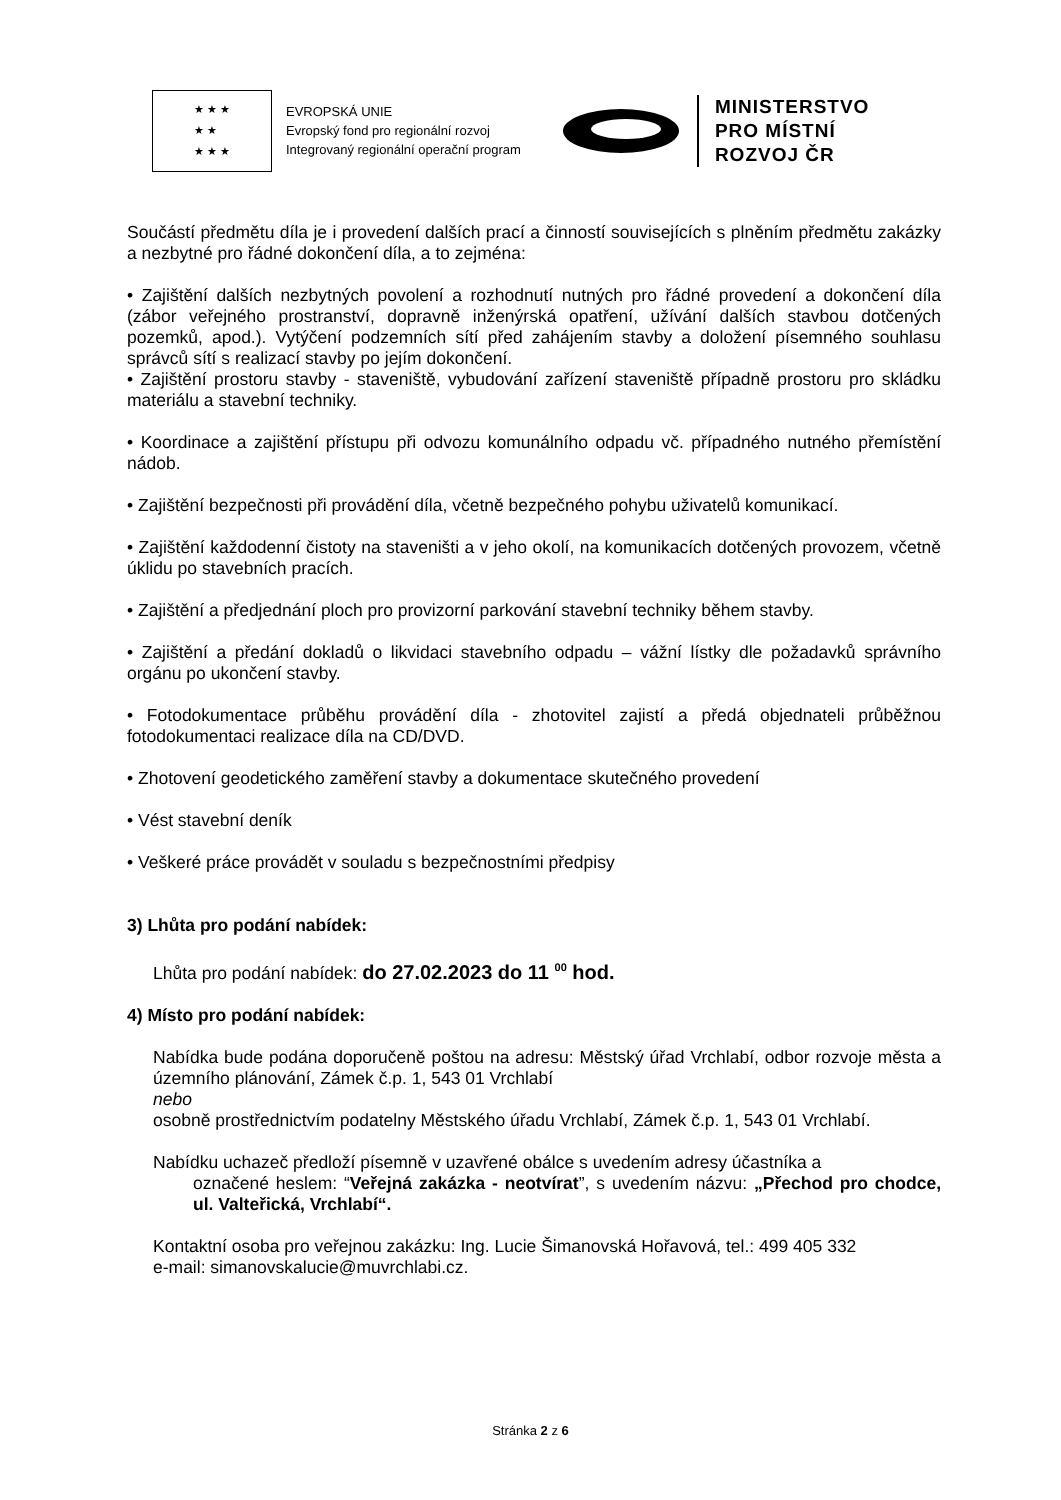★ ★ ★
★ ★
★ ★ ★
EVROPSKÁ UNIE
Evropský fond pro regionální rozvoj
Integrovaný regionální operační program
MINISTERSTVO
PRO MÍSTNÍ
ROZVOJ ČR
Součástí předmětu díla je i provedení dalších prací a činností souvisejících s plněním předmětu zakázky a nezbytné pro řádné dokončení díla, a to zejména:
• Zajištění dalších nezbytných povolení a rozhodnutí nutných pro řádné provedení a dokončení díla (zábor veřejného prostranství, dopravně inženýrská opatření, užívání dalších stavbou dotčených pozemků, apod.). Vytýčení podzemních sítí před zahájením stavby a doložení písemného souhlasu správců sítí s realizací stavby po jejím dokončení.
• Zajištění prostoru stavby - staveniště, vybudování zařízení staveniště případně prostoru pro skládku materiálu a stavební techniky.
• Koordinace a zajištění přístupu při odvozu komunálního odpadu vč. případného nutného přemístění nádob.
• Zajištění bezpečnosti při provádění díla, včetně bezpečného pohybu uživatelů komunikací.
• Zajištění každodenní čistoty na staveništi a v jeho okolí, na komunikacích dotčených provozem, včetně úklidu po stavebních pracích.
• Zajištění a předjednání ploch pro provizorní parkování stavební techniky během stavby.
• Zajištění a předání dokladů o likvidaci stavebního odpadu – vážní lístky dle požadavků správního orgánu po ukončení stavby.
• Fotodokumentace průběhu provádění díla - zhotovitel zajistí a předá objednateli průběžnou fotodokumentaci realizace díla na CD/DVD.
• Zhotovení geodetického zaměření stavby a dokumentace skutečného provedení
• Vést stavební deník
• Veškeré práce provádět v souladu s bezpečnostními předpisy
3) Lhůta pro podání nabídek:
Lhůta pro podání nabídek: do 27.02.2023 do 11 <sup>00</sup> hod.
4) Místo pro podání nabídek:
Nabídka bude podána doporučeně poštou na adresu: Městský úřad Vrchlabí, odbor rozvoje města a územního plánování, Zámek č.p. 1, 543 01 Vrchlabí
nebo
osobně prostřednictvím podatelny Městského úřadu Vrchlabí, Zámek č.p. 1, 543 01 Vrchlabí.
Nabídku uchazeč předloží písemně v uzavřené obálce s uvedením adresy účastníka a
označené heslem: “Veřejná zakázka - neotvírat”, s uvedením názvu: „Přechod pro chodce, ul. Valteřická, Vrchlabí“.
Kontaktní osoba pro veřejnou zakázku: Ing. Lucie Šimanovská Hořavová, tel.: 499 405 332
e-mail: simanovskalucie@muvrchlabi.cz.
Stránka 2 z 6